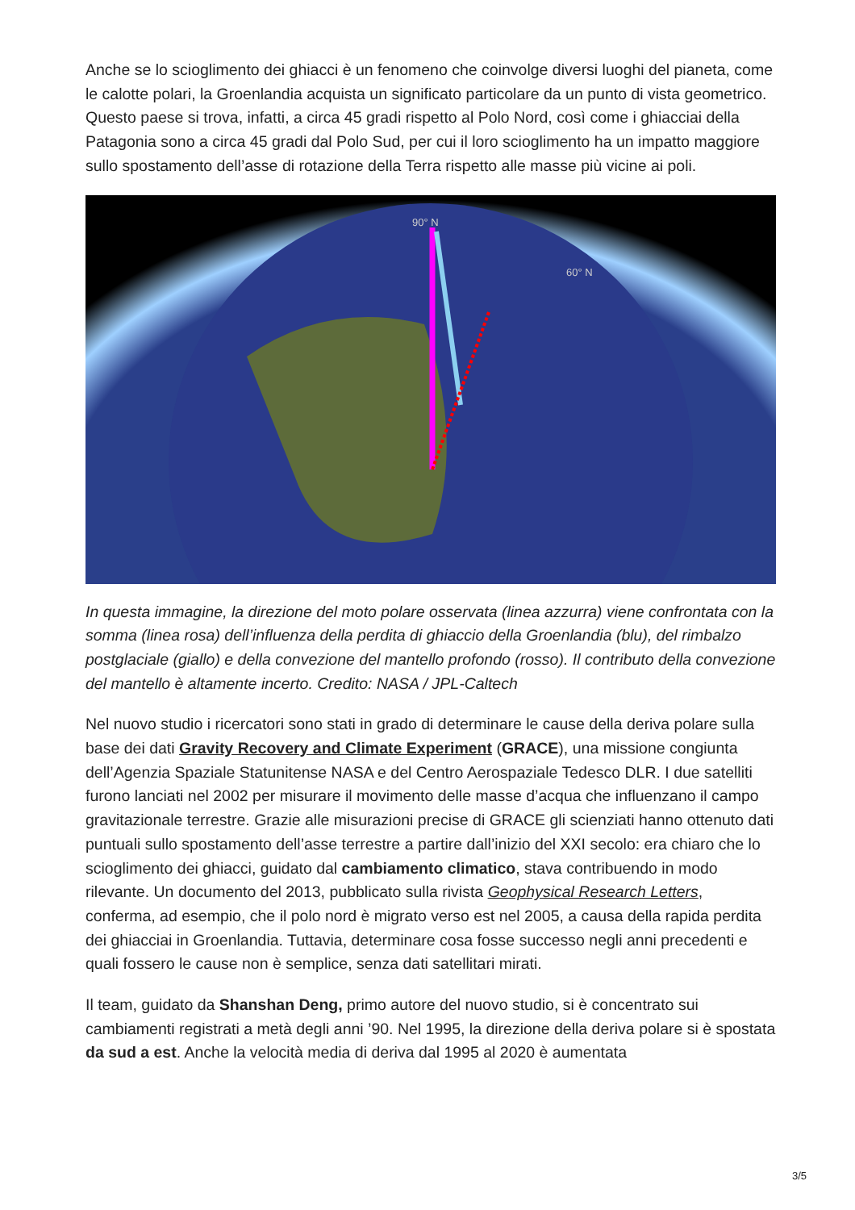Anche se lo scioglimento dei ghiacci è un fenomeno che coinvolge diversi luoghi del pianeta, come le calotte polari, la Groenlandia acquista un significato particolare da un punto di vista geometrico. Questo paese si trova, infatti, a circa 45 gradi rispetto al Polo Nord, così come i ghiacciai della Patagonia sono a circa 45 gradi dal Polo Sud, per cui il loro scioglimento ha un impatto maggiore sullo spostamento dell’asse di rotazione della Terra rispetto alle masse più vicine ai poli.
90° N
60° N
In questa immagine, la direzione del moto polare osservata (linea azzurra) viene confrontata con la somma (linea rosa) dell’influenza della perdita di ghiaccio della Groenlandia (blu), del rimbalzo postglaciale (giallo) e della convezione del mantello profondo (rosso). Il contributo della convezione del mantello è altamente incerto. Credito: NASA / JPL-Caltech
Nel nuovo studio i ricercatori sono stati in grado di determinare le cause della deriva polare sulla base dei dati Gravity Recovery and Climate Experiment (GRACE), una missione congiunta dell’Agenzia Spaziale Statunitense NASA e del Centro Aerospaziale Tedesco DLR. I due satelliti furono lanciati nel 2002 per misurare il movimento delle masse d’acqua che influenzano il campo gravitazionale terrestre. Grazie alle misurazioni precise di GRACE gli scienziati hanno ottenuto dati puntuali sullo spostamento dell’asse terrestre a partire dall’inizio del XXI secolo: era chiaro che lo scioglimento dei ghiacci, guidato dal cambiamento climatico, stava contribuendo in modo rilevante. Un documento del 2013, pubblicato sulla rivista Geophysical Research Letters, conferma, ad esempio, che il polo nord è migrato verso est nel 2005, a causa della rapida perdita dei ghiacciai in Groenlandia. Tuttavia, determinare cosa fosse successo negli anni precedenti e quali fossero le cause non è semplice, senza dati satellitari mirati.
Il team, guidato da Shanshan Deng, primo autore del nuovo studio, si è concentrato sui cambiamenti registrati a metà degli anni ’90. Nel 1995, la direzione della deriva polare si è spostata da sud a est. Anche la velocità media di deriva dal 1995 al 2020 è aumentata
3/5